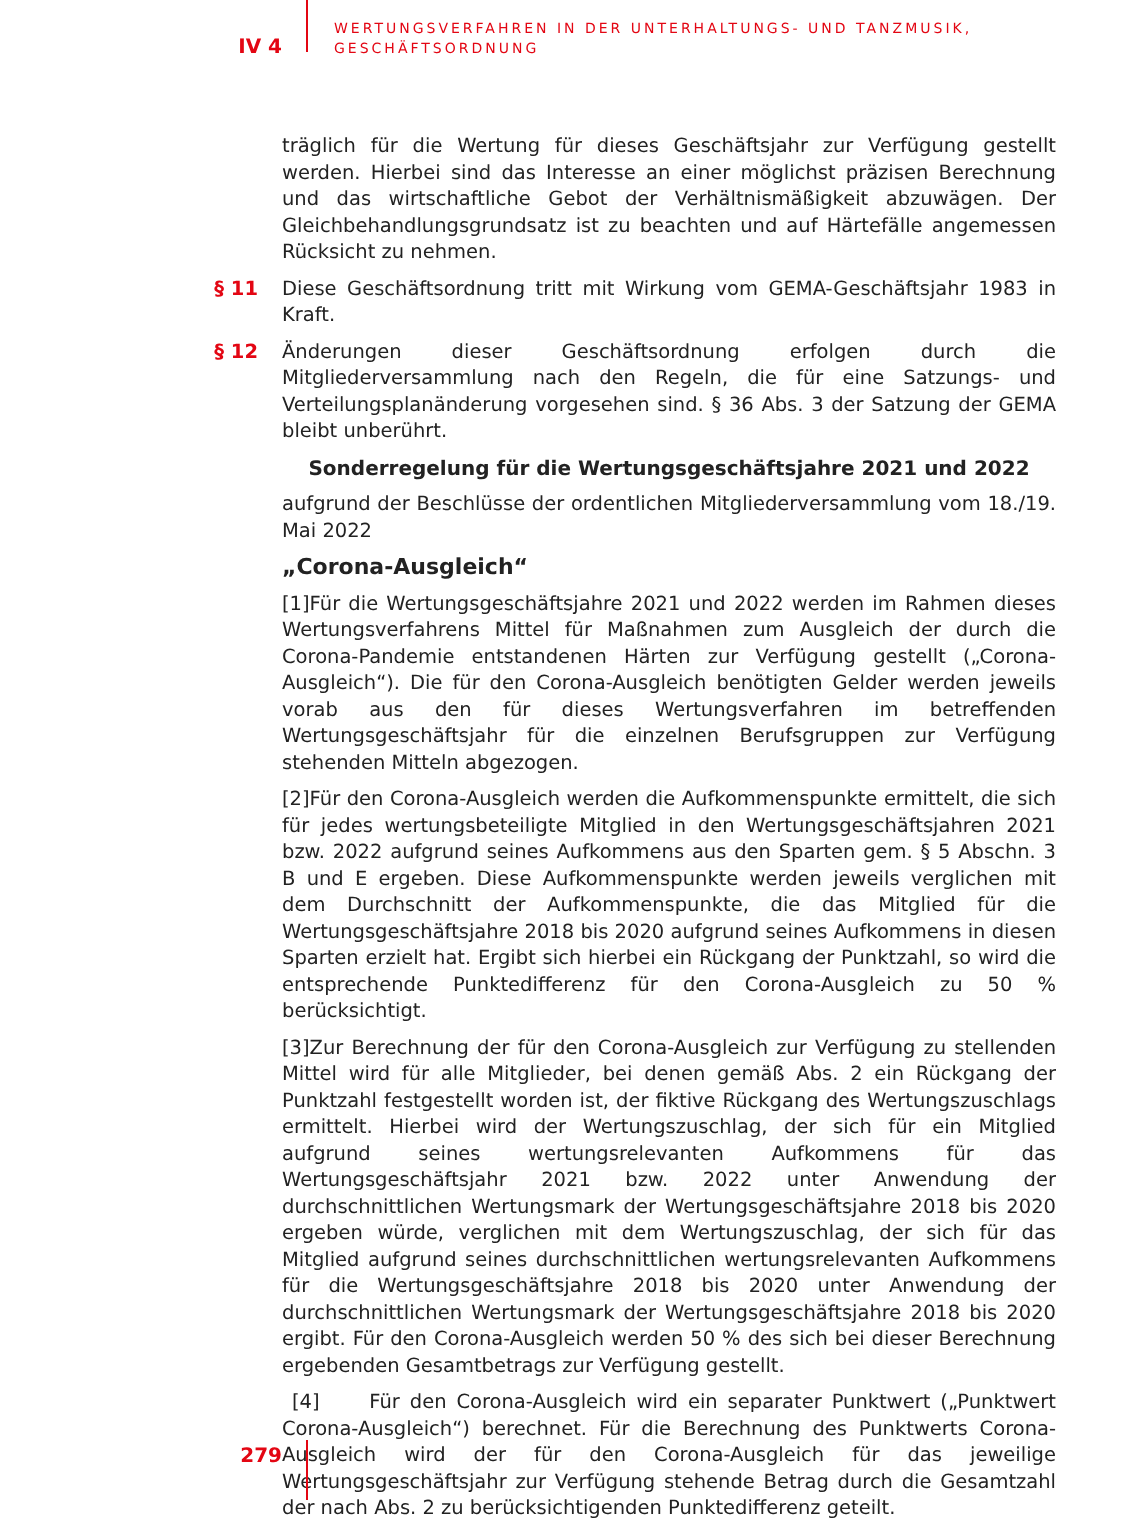IV 4
WERTUNGSVERFAHREN IN DER UNTERHALTUNGS- UND TANZMUSIK,
GESCHÄFTSORDNUNG
träglich für die Wertung für dieses Geschäftsjahr zur Verfügung gestellt werden. Hierbei sind das Interesse an einer möglichst präzisen Berechnung und das wirtschaftliche Gebot der Verhältnismäßigkeit abzuwägen. Der Gleichbehandlungsgrundsatz ist zu beachten und auf Härtefälle angemessen Rücksicht zu nehmen.
§ 11 Diese Geschäftsordnung tritt mit Wirkung vom GEMA-Geschäftsjahr 1983 in Kraft.
§ 12 Änderungen dieser Geschäftsordnung erfolgen durch die Mitgliederversammlung nach den Regeln, die für eine Satzungs- und Verteilungsplanänderung vorgesehen sind. § 36 Abs. 3 der Satzung der GEMA bleibt unberührt.
Sonderregelung für die Wertungsgeschäftsjahre 2021 und 2022
aufgrund der Beschlüsse der ordentlichen Mitgliederversammlung vom 18./19. Mai 2022
„Corona-Ausgleich“
[1]Für die Wertungsgeschäftsjahre 2021 und 2022 werden im Rahmen dieses Wertungsverfahrens Mittel für Maßnahmen zum Ausgleich der durch die Corona-Pandemie entstandenen Härten zur Verfügung gestellt („Corona-Ausgleich“). Die für den Corona-Ausgleich benötigten Gelder werden jeweils vorab aus den für dieses Wertungsverfahren im betreffenden Wertungsgeschäftsjahr für die einzelnen Berufsgruppen zur Verfügung stehenden Mitteln abgezogen.
[2]Für den Corona-Ausgleich werden die Aufkommenspunkte ermittelt, die sich für jedes wertungsbeteiligte Mitglied in den Wertungsgeschäftsjahren 2021 bzw. 2022 aufgrund seines Aufkommens aus den Sparten gem. § 5 Abschn. 3 B und E ergeben. Diese Aufkommenspunkte werden jeweils verglichen mit dem Durchschnitt der Aufkommenspunkte, die das Mitglied für die Wertungsgeschäftsjahre 2018 bis 2020 aufgrund seines Aufkommens in diesen Sparten erzielt hat. Ergibt sich hierbei ein Rückgang der Punktzahl, so wird die entsprechende Punktedifferenz für den Corona-Ausgleich zu 50 % berücksichtigt.
[3]Zur Berechnung der für den Corona-Ausgleich zur Verfügung zu stellenden Mittel wird für alle Mitglieder, bei denen gemäß Abs. 2 ein Rückgang der Punktzahl festgestellt worden ist, der fiktive Rückgang des Wertungszuschlags ermittelt. Hierbei wird der Wertungszuschlag, der sich für ein Mitglied aufgrund seines wertungsrelevanten Aufkommens für das Wertungsgeschäftsjahr 2021 bzw. 2022 unter Anwendung der durchschnittlichen Wertungsmark der Wertungsgeschäftsjahre 2018 bis 2020 ergeben würde, verglichen mit dem Wertungszuschlag, der sich für das Mitglied aufgrund seines durchschnittlichen wertungsrelevanten Aufkommens für die Wertungsgeschäftsjahre 2018 bis 2020 unter Anwendung der durchschnittlichen Wertungsmark der Wertungsgeschäftsjahre 2018 bis 2020 ergibt. Für den Corona-Ausgleich werden 50 % des sich bei dieser Berechnung ergebenden Gesamtbetrags zur Verfügung gestellt.
[4] Für den Corona-Ausgleich wird ein separater Punktwert („Punktwert Corona-Ausgleich“) berechnet. Für die Berechnung des Punktwerts Corona-Ausgleich wird der für den Corona-Ausgleich für das jeweilige Wertungsgeschäftsjahr zur Verfügung stehende Betrag durch die Gesamtzahl der nach Abs. 2 zu berücksichtigenden Punktedifferenz geteilt.
279